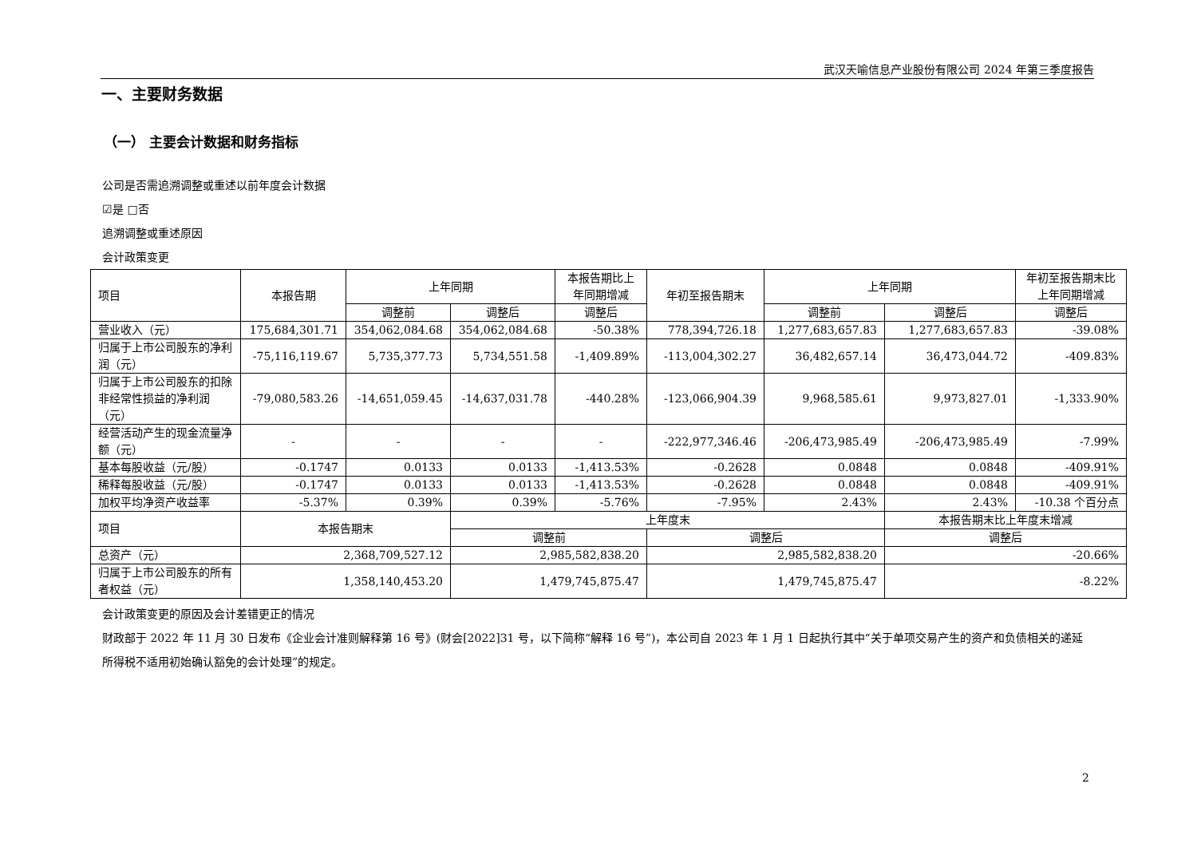武汉天喻信息产业股份有限公司 2024 年第三季度报告
一、主要财务数据
（一） 主要会计数据和财务指标
公司是否需追溯调整或重述以前年度会计数据
☑是 □否
追溯调整或重述原因
会计政策变更
| 项目 | 本报告期 | 上年同期 | | 本报告期比上年同期增减 | 年初至报告期末 | 上年同期 | | 年初至报告期末比上年同期增减 |
| --- | --- | --- | --- | --- | --- | --- | --- | --- |
| | | 调整前 | 调整后 | 调整后 | | 调整前 | 调整后 | 调整后 |
| 营业收入（元） | 175,684,301.71 | 354,062,084.68 | 354,062,084.68 | -50.38% | 778,394,726.18 | 1,277,683,657.83 | 1,277,683,657.83 | -39.08% |
| 归属于上市公司股东的净利润（元） | -75,116,119.67 | 5,735,377.73 | 5,734,551.58 | -1,409.89% | -113,004,302.27 | 36,482,657.14 | 36,473,044.72 | -409.83% |
| 归属于上市公司股东的扣除非经常性损益的净利润（元） | -79,080,583.26 | -14,651,059.45 | -14,637,031.78 | -440.28% | -123,066,904.39 | 9,968,585.61 | 9,973,827.01 | -1,333.90% |
| 经营活动产生的现金流量净额（元） | - | - | - | - | -222,977,346.46 | -206,473,985.49 | -206,473,985.49 | -7.99% |
| 基本每股收益（元/股） | -0.1747 | 0.0133 | 0.0133 | -1,413.53% | -0.2628 | 0.0848 | 0.0848 | -409.91% |
| 稀释每股收益（元/股） | -0.1747 | 0.0133 | 0.0133 | -1,413.53% | -0.2628 | 0.0848 | 0.0848 | -409.91% |
| 加权平均净资产收益率 | -5.37% | 0.39% | 0.39% | -5.76% | -7.95% | 2.43% | 2.43% | -10.38 个百分点 |
| 项目 | 本报告期末 | | 上年度末 | | | | 本报告期末比上年度末增减 | |
| | | | 调整前 | | 调整后 | | 调整后 | |
| 总资产（元） | 2,368,709,527.12 | | 2,985,582,838.20 | | 2,985,582,838.20 | | -20.66% | |
| 归属于上市公司股东的所有者权益（元） | 1,358,140,453.20 | | 1,479,745,875.47 | | 1,479,745,875.47 | | -8.22% | |
会计政策变更的原因及会计差错更正的情况
财政部于 2022 年 11 月 30 日发布《企业会计准则解释第 16 号》(财会[2022]31 号，以下简称“解释 16 号”)，本公司自 2023 年 1 月 1 日起执行其中“关于单项交易产生的资产和负债相关的递延所得税不适用初始确认豁免的会计处理”的规定。
2